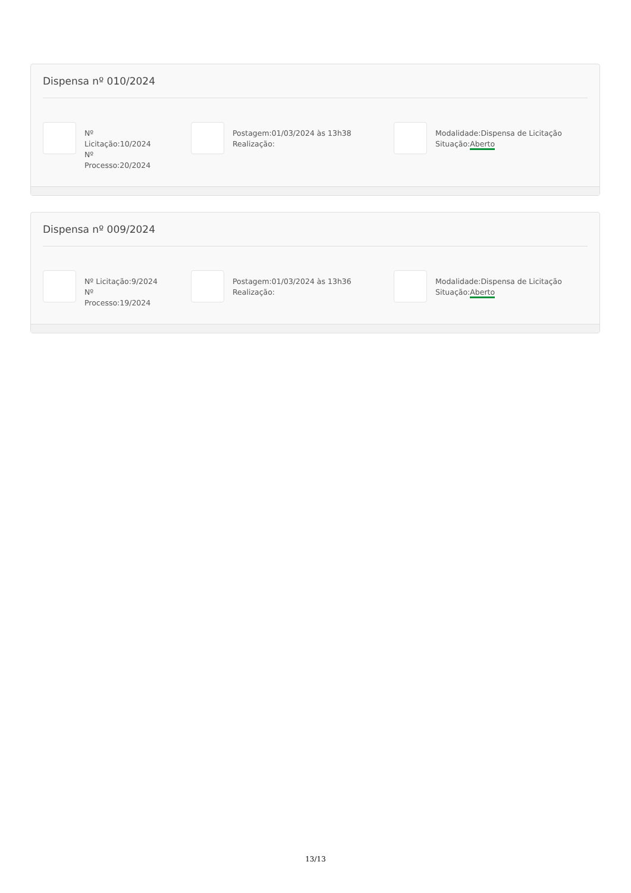Dispensa nº 010/2024
Nº
Licitação:10/2024
Nº
Processo:20/2024
Postagem:01/03/2024 às 13h38
Realização:
Modalidade:Dispensa de Licitação
Situação:Aberto
Dispensa nº 009/2024
Nº Licitação:9/2024
Nº
Processo:19/2024
Postagem:01/03/2024 às 13h36
Realização:
Modalidade:Dispensa de Licitação
Situação:Aberto
13/13